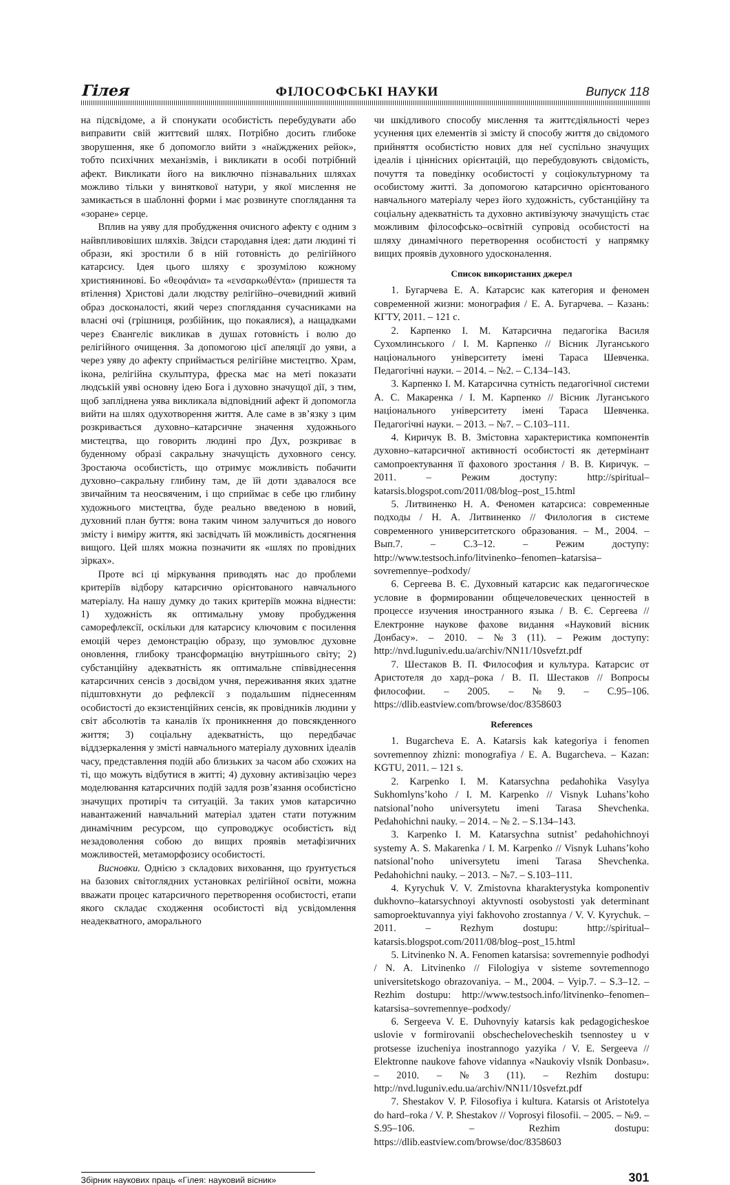Гілея ФІЛОСОФСЬКІ НАУКИ Випуск 118
на підсвідоме, а й спонукати особистість перебудувати або виправити свій життєвий шлях. Потрібно досить глибоке зворушення, яке б допомогло вийти з «наїжджених рейок», тобто психічних механізмів, і викликати в особі потрібний афект. Викликати його на виключно пізнавальних шляхах можливо тільки у виняткової натури, у якої мислення не замикається в шаблонні форми і має розвинуте споглядання та «зоране» серце.
Вплив на уяву для пробудження очисного афекту є одним з найвпливовіших шляхів. Звідси стародавня ідея: дати людині ті образи, які зростили б в ній готовність до релігійного катарсису. Ідея цього шляху є зрозумілою кожному християнинові. Бо «θεοφάνια» та «ενσαρκωθέντα» (пришестя та втілення) Христові дали людству релігійно–очевидний живий образ досконалості, який через споглядання сучасниками на власні очі (грішниця, розбійник, що покаялися), а нащадками через Євангеліє викликав в душах готовність і волю до релігійного очищення. За допомогою цієї апеляції до уяви, а через уяву до афекту сприймається релігійне мистецтво. Храм, ікона, релігійна скульптура, фреска має на меті показати людській уяві основну ідею Бога і духовно значущої дії, з тим, щоб запліднена уява викликала відповідний афект й допомогла вийти на шлях одухотворення життя. Але саме в зв’язку з цим розкривається духовно–катарсичне значення художнього мистецтва, що говорить людині про Дух, розкриває в буденному образі сакральну значущість духовного сенсу. Зростаюча особистість, що отримує можливість побачити духовно–сакральну глибину там, де їй доти здавалося все звичайним та неосвяченим, і що сприймає в себе цю глибину художнього мистецтва, буде реально введеною в новий, духовний план буття: вона таким чином залучиться до нового змісту і виміру життя, які засвідчать їй можливість досягнення вищого. Цей шлях можна позначити як «шлях по провідних зірках».
Проте всі ці міркування приводять нас до проблеми критеріїв відбору катарсично орієнтованого навчального матеріалу. На нашу думку до таких критеріїв можна віднести: 1) художність як оптимальну умову пробудження саморефлексії, оскільки для катарсису ключовим є посилення емоцій через демонстрацію образу, що зумовлює духовне оновлення, глибоку трансформацію внутрішнього світу; 2) субстанційну адекватність як оптимальне співвіднесення катарсичних сенсів з досвідом учня, переживання яких здатне підштовхнути до рефлексії з подальшим піднесенням особистості до екзистенційних сенсів, як провідників людини у світ абсолютів та каналів їх проникнення до повсякденного життя; 3) соціальну адекватність, що передбачає віддзеркалення у змісті навчального матеріалу духовних ідеалів часу, представлення подій або близьких за часом або схожих на ті, що можуть відбутися в житті; 4) духовну активізацію через моделювання катарсичних подій задля розв’язання особистісно значущих протиріч та ситуацій. За таких умов катарсично навантажений навчальний матеріал здатен стати потужним динамічним ресурсом, що супроводжує особистість від незадоволення собою до вищих проявів метафізичних можливостей, метаморфозису особистості.
Висновки. Однією з складових виховання, що ґрунтується на базових світоглядних установках релігійної освіти, можна вважати процес катарсичного перетворення особистості, етапи якого складає сходження особистості від усвідомлення неадекватного, аморального
чи шкідливого способу мислення та життєдіяльності через усунення цих елементів зі змісту й способу життя до свідомого прийняття особистістю нових для неї суспільно значущих ідеалів і ціннісних орієнтацій, що перебудовують свідомість, почуття та поведінку особистості у соціокультурному та особистому житті. За допомогою катарсично орієнтованого навчального матеріалу через його художність, субстанційну та соціальну адекватність та духовно активізуючу значущість стає можливим філософсько–освітній супровід особистості на шляху динамічного перетворення особистості у напрямку вищих проявів духовного удосконалення.
Список використаних джерел
1. Бугарчева Е. А. Катарсис как категория и феномен современной жизни: монография / Е. А. Бугарчева. – Казань: КГТУ, 2011. – 121 с.
2. Карпенко І. М. Катарсична педагогіка Василя Сухомлинського / І. М. Карпенко // Вісник Луганського національного університету імені Тараса Шевченка. Педагогічні науки. – 2014. – №2. – С.134–143.
3. Карпенко І. М. Катарсична сутність педагогічної системи А. С. Макаренка / І. М. Карпенко // Вісник Луганського національного університету імені Тараса Шевченка. Педагогічні науки. – 2013. – №7. – С.103–111.
4. Киричук В. В. Змістовна характеристика компонентів духовно–катарсичної активності особистості як детермінант самопроектування її фахового зростання / В. В. Киричук. – 2011. – Режим доступу: http://spiritual–katarsis.blogspot.com/2011/08/blog–post_15.html
5. Литвиненко Н. А. Феномен катарсиса: современные подходы / Н. А. Литвиненко // Филология в системе современного университетского образования. – М., 2004. – Вып.7. – С.3–12. – Режим доступу: http://www.testsoch.info/litvinenko–fenomen–katarsisa–sovremennye–podxody/
6. Сергеева В. Є. Духовный катарсис как педагогическое условие в формировании общечеловеческих ценностей в процессе изучения иностранного языка / В. Є. Сергеева // Електронне наукове фахове видання «Науковий вісник Донбасу». – 2010. – №3 (11). – Режим доступу: http://nvd.luguniv.edu.ua/archiv/NN11/10svefzt.pdf
7. Шестаков В. П. Философия и культура. Катарсис от Аристотеля до хард–рока / В. П. Шестаков // Вопросы философии. – 2005. – №9. – С.95–106. https://dlib.eastview.com/browse/doc/8358603
References
1. Bugarcheva E. A. Katarsis kak kategoriya i fenomen sovremennoy zhizni: monografiya / E. A. Bugarcheva. – Kazan: KGTU, 2011. – 121 s.
2. Karpenko I. M. Katarsychna pedahohika Vasylya Sukhomlyns’koho / I. M. Karpenko // Visnyk Luhans’koho natsional’noho universytetu imeni Tarasa Shevchenka. Pedahohichni nauky. – 2014. – № 2. – S.134–143.
3. Karpenko I. M. Katarsychna sutnist’ pedahohichnoyi systemy A. S. Makarenka / I. M. Karpenko // Visnyk Luhans’koho natsional’noho universytetu imeni Tarasa Shevchenka. Pedahohichni nauky. – 2013. – №7. – S.103–111.
4. Kyrychuk V. V. Zmistovna kharakterystyka komponentiv dukhovno–katarsychnoyi aktyvnosti osobystosti yak determinant samoproektuvannya yiyi fakhovoho zrostannya / V. V. Kyrychuk. – 2011. – Rezhym dostupu: http://spiritual–katarsis.blogspot.com/2011/08/blog–post_15.html
5. Litvinenko N. A. Fenomen katarsisa: sovremennyie podhodyi / N. A. Litvinenko // Filologiya v sisteme sovremennogo universitetskogo obrazovaniya. – M., 2004. – Vyip.7. – S.3–12. – Rezhim dostupu: http://www.testsoch.info/litvinenko–fenomen–katarsisa–sovremennye–podxody/
6. Sergeeva V. E. Duhovnyiy katarsis kak pedagogicheskoe uslovie v formirovanii obschechelovecheskih tsennostey u v protsesse izucheniya inostrannogo yazyika / V. E. Sergeeva // Elektronne naukove fahove vidannya «Naukoviy vIsnik Donbasu». – 2010. – №3 (11). – Rezhim dostupu: http://nvd.luguniv.edu.ua/archiv/NN11/10svefzt.pdf
7. Shestakov V. P. Filosofiya i kultura. Katarsis ot Aristotelya do hard–roka / V. P. Shestakov // Voprosyi filosofii. – 2005. – №9. – S.95–106. – Rezhim dostupu: https://dlib.eastview.com/browse/doc/8358603
Збірник наукових праць «Гілея: науковий вісник» 301